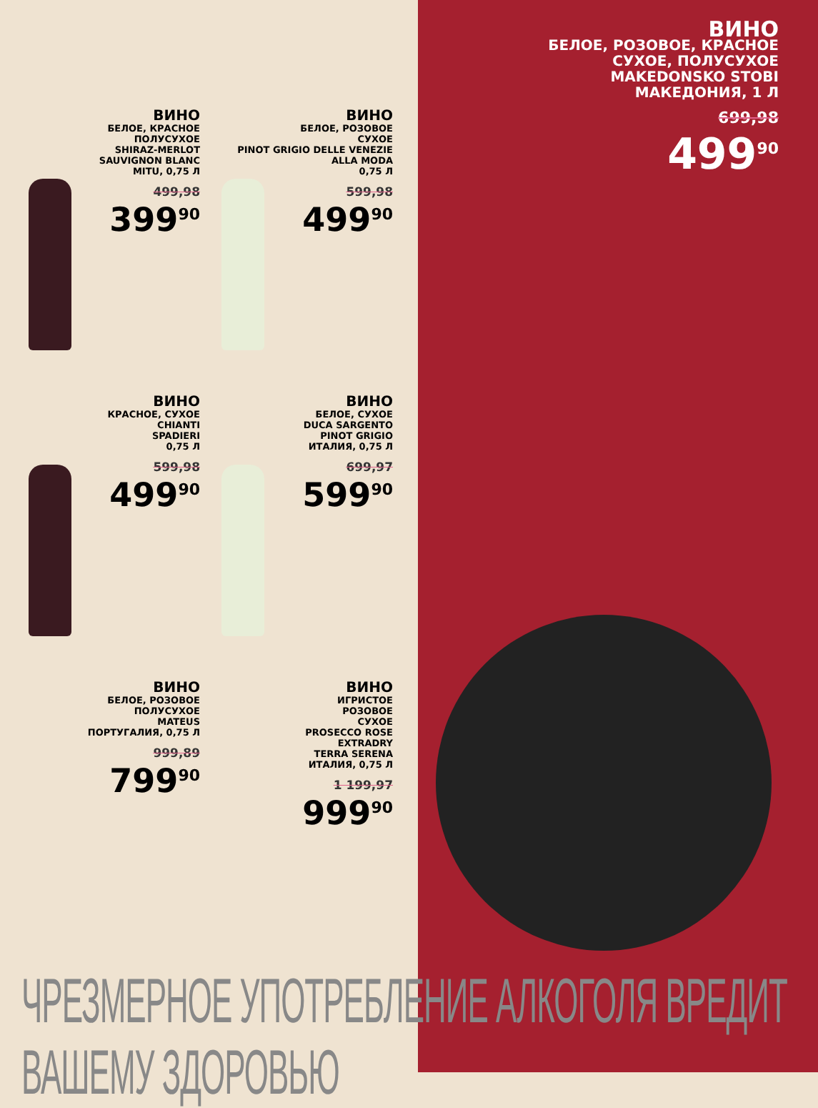ВИНО
БЕЛОЕ, РОЗОВОЕ, КРАСНОЕ
СУХОЕ, ПОЛУСУХОЕ
MAKEDONSKO STOBI
МАКЕДОНИЯ, 1 Л
699,98
499<sup>90</sup>
ВИНО
БЕЛОЕ, КРАСНОЕ
ПОЛУСУХОЕ
SHIRAZ-MERLOT
SAUVIGNON BLANC
MITU, 0,75 Л
499,98
399<sup>90</sup>
ВИНО
БЕЛОЕ, РОЗОВОЕ
СУХОЕ
PINOT GRIGIO DELLE VENEZIE
ALLA MODA
0,75 Л
599,98
499<sup>90</sup>
ВИНО
КРАСНОЕ, СУХОЕ
CHIANTI
SPADIERI
0,75 Л
599,98
499<sup>90</sup>
ВИНО
БЕЛОЕ, СУХОЕ
DUCA SARGENTO
PINOT GRIGIO
ИТАЛИЯ, 0,75 Л
699,97
599<sup>90</sup>
ВИНО
БЕЛОЕ, РОЗОВОЕ
ПОЛУСУХОЕ
MATEUS
ПОРТУГАЛИЯ, 0,75 Л
999,89
799<sup>90</sup>
ВИНО
ИГРИСТОЕ
РОЗОВОЕ
СУХОЕ
PROSECCO ROSE
EXTRADRY
TERRA SERENA
ИТАЛИЯ, 0,75 Л
1 199,97
999<sup>90</sup>
ЧРЕЗМЕРНОЕ УПОТРЕБЛЕНИЕ АЛКОГОЛЯ ВРЕДИТ ВАШЕМУ ЗДОРОВЬЮ